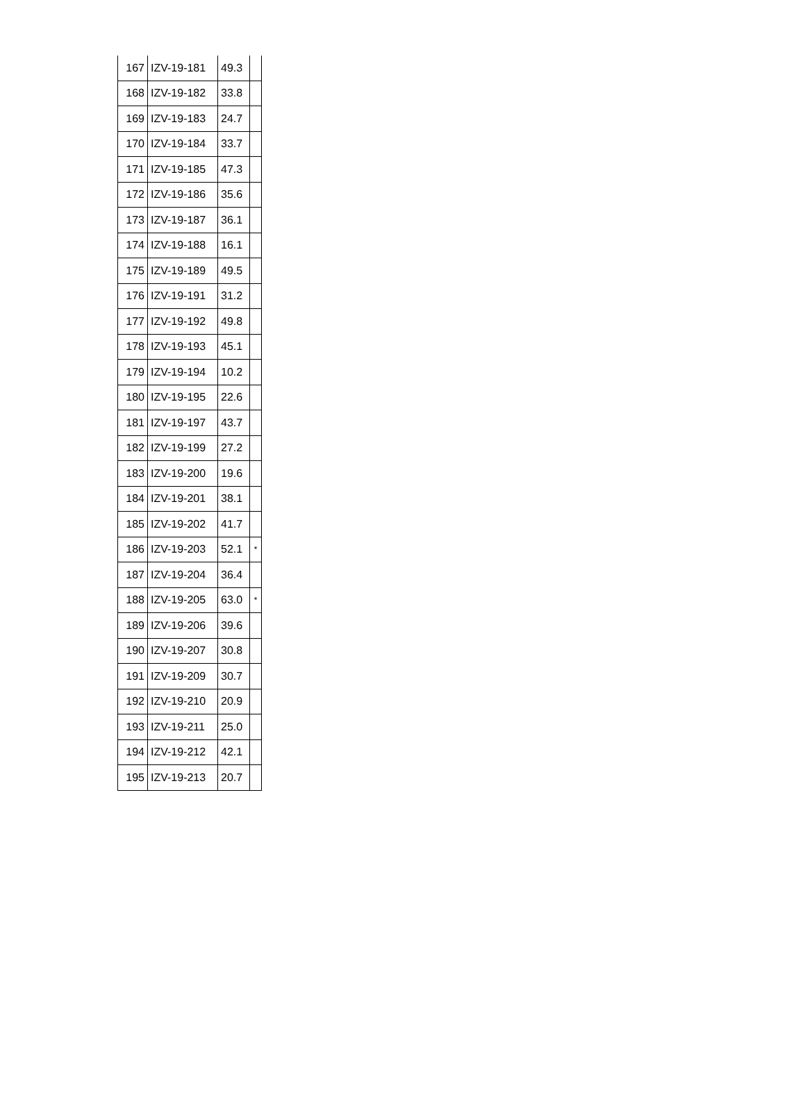| 167 | IZV-19-181 | 49.3 | |
| 168 | IZV-19-182 | 33.8 | |
| 169 | IZV-19-183 | 24.7 | |
| 170 | IZV-19-184 | 33.7 | |
| 171 | IZV-19-185 | 47.3 | |
| 172 | IZV-19-186 | 35.6 | |
| 173 | IZV-19-187 | 36.1 | |
| 174 | IZV-19-188 | 16.1 | |
| 175 | IZV-19-189 | 49.5 | |
| 176 | IZV-19-191 | 31.2 | |
| 177 | IZV-19-192 | 49.8 | |
| 178 | IZV-19-193 | 45.1 | |
| 179 | IZV-19-194 | 10.2 | |
| 180 | IZV-19-195 | 22.6 | |
| 181 | IZV-19-197 | 43.7 | |
| 182 | IZV-19-199 | 27.2 | |
| 183 | IZV-19-200 | 19.6 | |
| 184 | IZV-19-201 | 38.1 | |
| 185 | IZV-19-202 | 41.7 | |
| 186 | IZV-19-203 | 52.1 | * |
| 187 | IZV-19-204 | 36.4 | |
| 188 | IZV-19-205 | 63.0 | * |
| 189 | IZV-19-206 | 39.6 | |
| 190 | IZV-19-207 | 30.8 | |
| 191 | IZV-19-209 | 30.7 | |
| 192 | IZV-19-210 | 20.9 | |
| 193 | IZV-19-211 | 25.0 | |
| 194 | IZV-19-212 | 42.1 | |
| 195 | IZV-19-213 | 20.7 | |